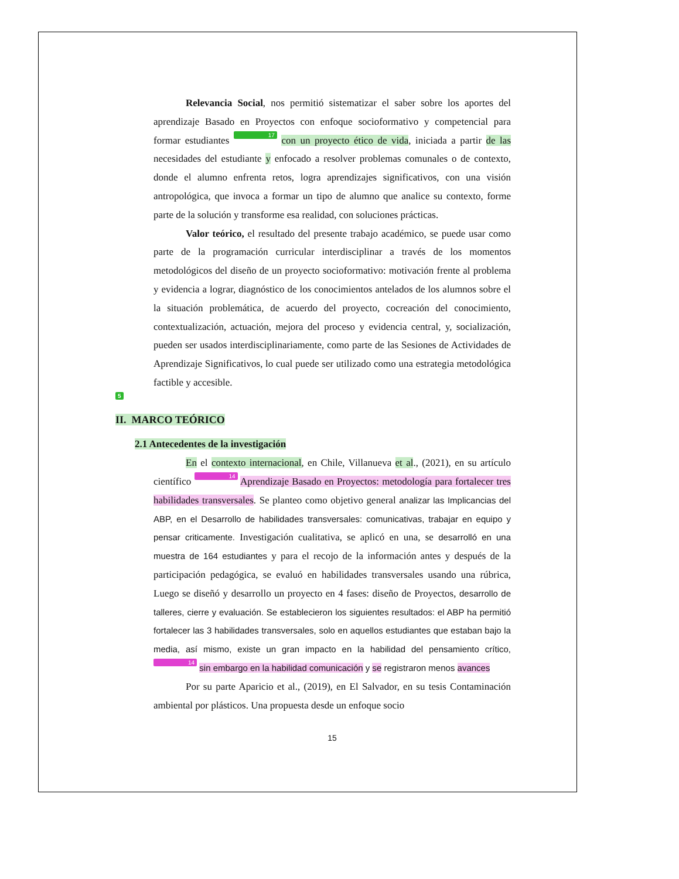Relevancia Social, nos permitió sistematizar el saber sobre los aportes del aprendizaje Basado en Proyectos con enfoque socioformativo y competencial para formar estudiantes 17 con un proyecto ético de vida, iniciada a partir de las necesidades del estudiante y enfocado a resolver problemas comunales o de contexto, donde el alumno enfrenta retos, logra aprendizajes significativos, con una visión antropológica, que invoca a formar un tipo de alumno que analice su contexto, forme parte de la solución y transforme esa realidad, con soluciones prácticas.
Valor teórico, el resultado del presente trabajo académico, se puede usar como parte de la programación curricular interdisciplinar a través de los momentos metodológicos del diseño de un proyecto socioformativo: motivación frente al problema y evidencia a lograr, diagnóstico de los conocimientos antelados de los alumnos sobre el la situación problemática, de acuerdo del proyecto, cocreación del conocimiento, contextualización, actuación, mejora del proceso y evidencia central, y, socialización, pueden ser usados interdisciplinariamente, como parte de las Sesiones de Actividades de Aprendizaje Significativos, lo cual puede ser utilizado como una estrategia metodológica factible y accesible.
5
II. MARCO TEÓRICO
2.1 Antecedentes de la investigación
En el contexto internacional, en Chile, Villanueva et al., (2021), en su artículo científico 14 Aprendizaje Basado en Proyectos: metodología para fortalecer tres habilidades transversales. Se planteo como objetivo general analizar las Implicancias del ABP, en el Desarrollo de habilidades transversales: comunicativas, trabajar en equipo y pensar criticamente. Investigación cualitativa, se aplicó en una, se desarrolló en una muestra de 164 estudiantes y para el recojo de la información antes y después de la participación pedagógica, se evaluó en habilidades transversales usando una rúbrica, Luego se diseñó y desarrollo un proyecto en 4 fases: diseño de Proyectos, desarrollo de talleres, cierre y evaluación. Se establecieron los siguientes resultados: el ABP ha permitió fortalecer las 3 habilidades transversales, solo en aquellos estudiantes que estaban bajo la media, así mismo, existe un gran impacto en la habilidad del pensamiento crítico, 14 sin embargo en la habilidad comunicación y se registraron menos avances
Por su parte Aparicio et al., (2019), en El Salvador, en su tesis Contaminación ambiental por plásticos. Una propuesta desde un enfoque socio
15